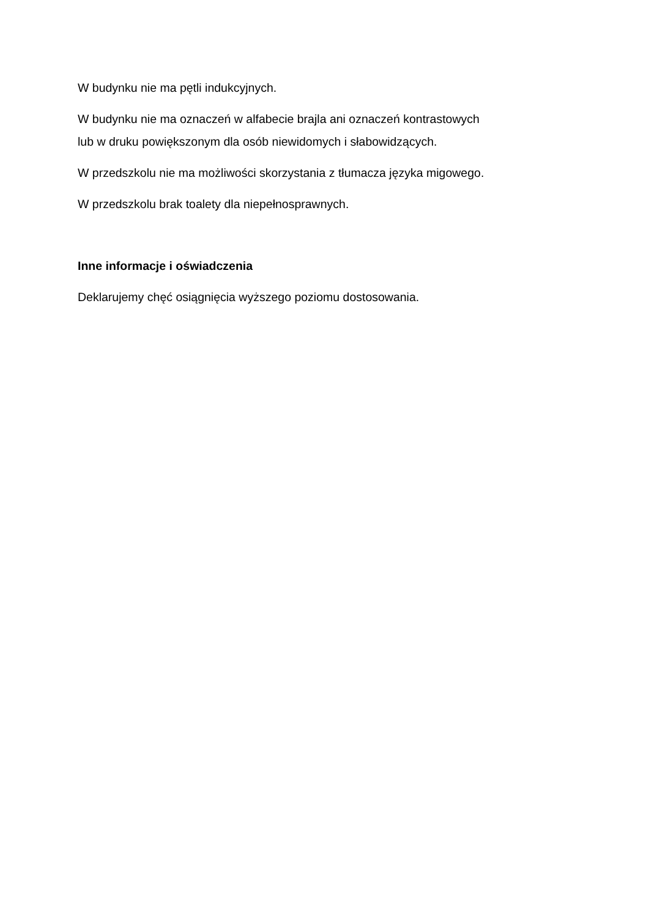W budynku nie ma pętli indukcyjnych.
W budynku nie ma oznaczeń w alfabecie brajla ani oznaczeń kontrastowych
lub w druku powiększonym dla osób niewidomych i słabowidzących.
W przedszkolu nie ma możliwości skorzystania z tłumacza języka migowego.
W przedszkolu brak toalety dla niepełnosprawnych.
Inne informacje i oświadczenia
Deklarujemy chęć osiągnięcia wyższego poziomu dostosowania.